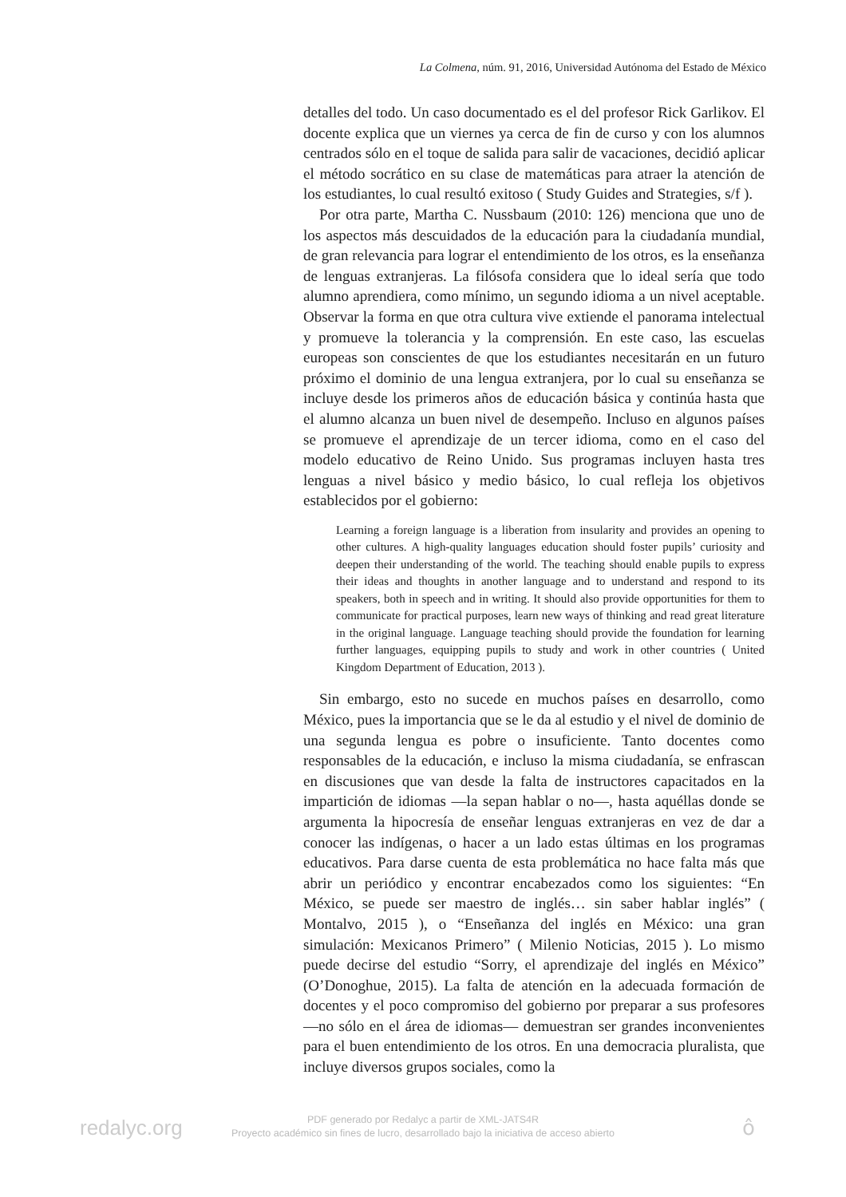La Colmena, núm. 91, 2016, Universidad Autónoma del Estado de México
detalles del todo. Un caso documentado es el del profesor Rick Garlikov. El docente explica que un viernes ya cerca de fin de curso y con los alumnos centrados sólo en el toque de salida para salir de vacaciones, decidió aplicar el método socrático en su clase de matemáticas para atraer la atención de los estudiantes, lo cual resultó exitoso ( Study Guides and Strategies, s/f ).
Por otra parte, Martha C. Nussbaum (2010: 126) menciona que uno de los aspectos más descuidados de la educación para la ciudadanía mundial, de gran relevancia para lograr el entendimiento de los otros, es la enseñanza de lenguas extranjeras. La filósofa considera que lo ideal sería que todo alumno aprendiera, como mínimo, un segundo idioma a un nivel aceptable. Observar la forma en que otra cultura vive extiende el panorama intelectual y promueve la tolerancia y la comprensión. En este caso, las escuelas europeas son conscientes de que los estudiantes necesitarán en un futuro próximo el dominio de una lengua extranjera, por lo cual su enseñanza se incluye desde los primeros años de educación básica y continúa hasta que el alumno alcanza un buen nivel de desempeño. Incluso en algunos países se promueve el aprendizaje de un tercer idioma, como en el caso del modelo educativo de Reino Unido. Sus programas incluyen hasta tres lenguas a nivel básico y medio básico, lo cual refleja los objetivos establecidos por el gobierno:
Learning a foreign language is a liberation from insularity and provides an opening to other cultures. A high-quality languages education should foster pupils’ curiosity and deepen their understanding of the world. The teaching should enable pupils to express their ideas and thoughts in another language and to understand and respond to its speakers, both in speech and in writing. It should also provide opportunities for them to communicate for practical purposes, learn new ways of thinking and read great literature in the original language. Language teaching should provide the foundation for learning further languages, equipping pupils to study and work in other countries ( United Kingdom Department of Education, 2013 ).
Sin embargo, esto no sucede en muchos países en desarrollo, como México, pues la importancia que se le da al estudio y el nivel de dominio de una segunda lengua es pobre o insuficiente. Tanto docentes como responsables de la educación, e incluso la misma ciudadanía, se enfrascan en discusiones que van desde la falta de instructores capacitados en la impartición de idiomas —la sepan hablar o no—, hasta aquéllas donde se argumenta la hipocresía de enseñar lenguas extranjeras en vez de dar a conocer las indígenas, o hacer a un lado estas últimas en los programas educativos. Para darse cuenta de esta problemática no hace falta más que abrir un periódico y encontrar encabezados como los siguientes: “En México, se puede ser maestro de inglés… sin saber hablar inglés” ( Montalvo, 2015 ), o “Enseñanza del inglés en México: una gran simulación: Mexicanos Primero” ( Milenio Noticias, 2015 ). Lo mismo puede decirse del estudio “Sorry, el aprendizaje del inglés en México” (O’Donoghue, 2015). La falta de atención en la adecuada formación de docentes y el poco compromiso del gobierno por preparar a sus profesores —no sólo en el área de idiomas— demuestran ser grandes inconvenientes para el buen entendimiento de los otros. En una democracia pluralista, que incluye diversos grupos sociales, como la
redalyc.org
PDF generado por Redalyc a partir de XML-JATS4R
Proyecto académico sin fines de lucro, desarrollado bajo la iniciativa de acceso abierto
ô